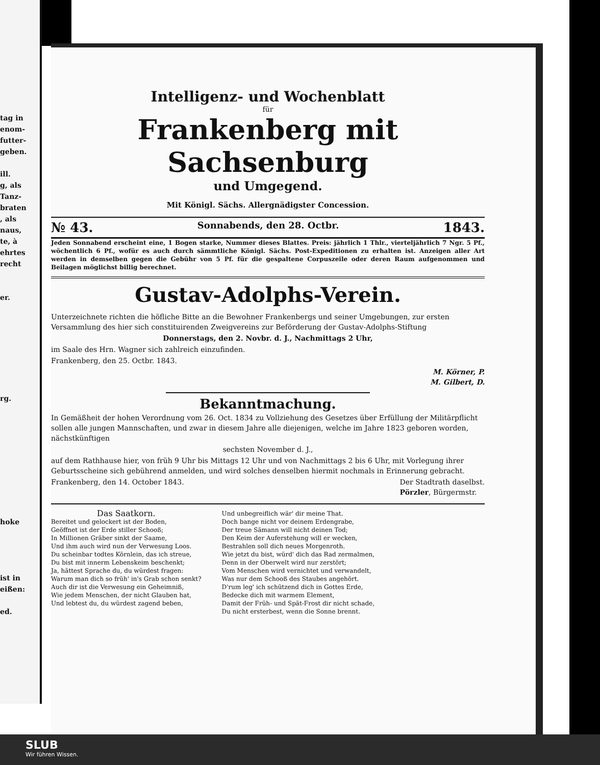tag in
enom-
futter-
geben.
ill.
g, als
Tanz-
braten
, als
naus,
te, à
ehrtes
recht
er.
rg.
hoke
ist in
eißen:
ed.
Intelligenz- und Wochenblatt
für
Frankenberg mit Sachsenburg
und Umgegend.
Mit Königl. Sächs. Allergnädigster Concession.
№ 43. Sonnabends, den 28. Octbr. 1843.
Jeden Sonnabend erscheint eine, 1 Bogen starke, Nummer dieses Blattes. Preis: jährlich 1 Thlr., vierteljährlich 7 Ngr. 5 Pf., wöchentlich 6 Pf., wofür es auch durch sämmtliche Königl. Sächs. Post-Expeditionen zu erhalten ist. Anzeigen aller Art werden in demselben gegen die Gebühr von 5 Pf. für die gespaltene Corpuszeile oder deren Raum aufgenommen und Beilagen möglichst billig berechnet.
Gustav-Adolphs-Verein.
Unterzeichnete richten die höfliche Bitte an die Bewohner Frankenbergs und seiner Umgebungen, zur ersten Versammlung des hier sich constituirenden Zweigvereins zur Beförderung der Gustav-Adolphs-Stiftung
Donnerstags, den 2. Novbr. d. J., Nachmittags 2 Uhr,
im Saale des Hrn. Wagner sich zahlreich einzufinden.
Frankenberg, den 25. Octbr. 1843.
M. Körner, P.
M. Gilbert, D.
Bekanntmachung.
In Gemäßheit der hohen Verordnung vom 26. Oct. 1834 zu Vollziehung des Gesetzes über Erfüllung der Militärpflicht sollen alle jungen Mannschaften, und zwar in diesem Jahre alle diejenigen, welche im Jahre 1823 geboren worden, nächstkünftigen
sechsten November d. J.,
auf dem Rathhause hier, von früh 9 Uhr bis Mittags 12 Uhr und von Nachmittags 2 bis 6 Uhr, mit Vorlegung ihrer Geburtsscheine sich gebührend anmelden, und wird solches denselben hiermit nochmals in Erinnerung gebracht.
Frankenberg, den 14. October 1843. Der Stadtrath daselbst.
Pörzler, Bürgermstr.
Das Saatkorn.
Bereitet und gelockert ist der Boden,
Geöffnet ist der Erde stiller Schooß;
In Millionen Gräber sinkt der Saame,
Und ihm auch wird nun der Verwesung Loos.
Du scheinbar todtes Körnlein, das ich streue,
Du bist mit innerm Lebenskeim beschenkt;
Ja, hättest Sprache du, du würdest fragen:
Warum man dich so früh' in's Grab schon senkt?
Auch dir ist die Verwesung ein Geheimniß,
Wie jedem Menschen, der nicht Glauben hat,
Und lebtest du, du würdest zagend beben,
Und unbegreiflich wär' dir meine That.
Doch bange nicht vor deinem Erdengrabe,
Der treue Sämann will nicht deinen Tod;
Den Keim der Auferstehung will er wecken,
Bestrahlen soll dich neues Morgenroth.
Wie jetzt du bist, würd' dich das Rad zermalmen,
Denn in der Oberwelt wird nur zerstört;
Vom Menschen wird vernichtet und verwandelt,
Was nur dem Schooß des Staubes angehört.
D'rum leg' ich schützend dich in Gottes Erde,
Bedecke dich mit warmem Element,
Damit der Früh- und Spät-Frost dir nicht schade,
Du nicht ersterbest, wenn die Sonne brennt.
SLUB
Wir führen Wissen.